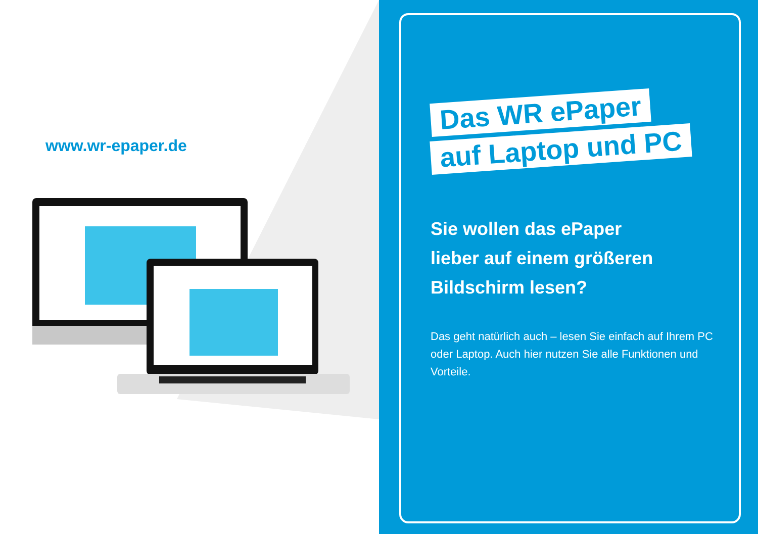www.wr-epaper.de
Das WR ePaper
auf Laptop und PC
Sie wollen das ePaper
lieber auf einem größeren
Bildschirm lesen?
Das geht natürlich auch – lesen Sie einfach auf Ihrem PC oder Laptop. Auch hier nutzen Sie alle Funktionen und Vorteile.